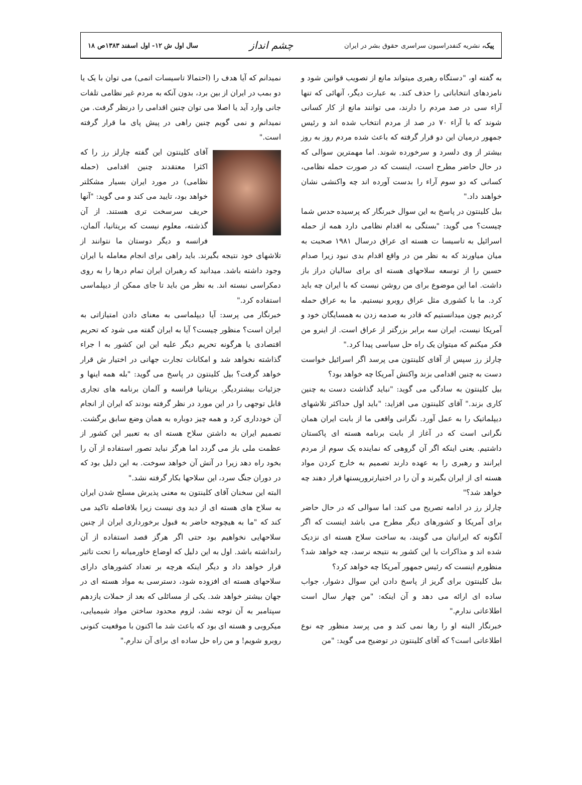پیک، نشریه کنفدراسیون سراسری حقوق بشر در ایران
چشم انداز
سال اول ش ۱۲- اول اسفند ۱۳۸۳ص ۱۸
به گفته او، "دستگاه رهبری میتواند مانع از تصویب قوانین شود و نامزدهای انتخاباتی را حذف کند. به عبارت دیگر، آنهائی که تنها آراء سی در صد مردم را دارند، می توانند مانع از کار کسانی شوند که با آراء ۷۰ در صد از مردم انتخاب شده اند و رئیس جمهور درمیان این دو قرار گرفته که باعث شده مردم روز به روز بیشتر از وی دلسرد و سرخورده شوند. اما مهمترین سوالی که در حال حاضر مطرح است، اینست که در صورت حمله نظامی، کسانی که دو سوم آراء را بدست آورده اند چه واکنشی نشان خواهند داد."
بیل کلینتون در پاسخ به این سوال خبرنگار که پرسیده حدس شما چیست؟ می گوید: "بستگی به اقدام نظامی دارد همه از حمله اسرائیل به تاسیسا ت هسته ای عراق درسال ۱۹۸۱ صحبت به میان میاورند که به نظر من در واقع اقدام بدی نبود زیرا صدام حسین را از توسعه سلاحهای هسته ای برای سالیان دراز باز داشت. اما این موضوع برای من روشن نیست که با ایران چه باید کرد. ما با کشوری مثل عراق روبرو نیستیم. ما به عراق حمله کردیم چون میدانستیم که قادر به صدمه زدن به همسایگان خود و آمریکا نیست، ایران سه برابر بزرگتر از عراق است. از اینرو من فکر میکنم که میتوان یک راه حل سیاسی پیدا کرد."
چارلز رز سپس از آقای کلینتون می پرسد اگر اسرائیل خواست دست به چنین اقدامی بزند واکنش آمریکا چه خواهد بود؟
بیل کلینتون به سادگی می گوید: "نباید گذاشت دست به چنین کاری بزند." آقای کلینتون می افزاید: "باید اول حداکثر تلاشهای دیپلماتیک را به عمل آورد. نگرانی واقعی ما از بابت ایران همان نگرانی است که در آغاز از بابت برنامه هسته ای پاکستان داشتیم. یعنی اینکه اگر آن گروهی که نماینده یک سوم از مردم ایرانند و رهبری را به عهده دارند تصمیم به خارج کردن مواد هسته ای از ایران بگیرند و آن را در اختیارتروریستها قرار دهند چه خواهد شد؟"
چارلز رز در ادامه تصریح می کند: اما سوالی که در حال حاضر برای آمریکا و کشورهای دیگر مطرح می باشد اینست که اگر آنگونه که ایرانیان می گویند، به ساخت سلاح هسته ای نزدیک شده اند و مذاکرات با این کشور به نتیجه نرسد، چه خواهد شد؟ منظورم اینست که رئیس جمهور آمریکا چه خواهد کرد؟
بیل کلینتون برای گریز از پاسخ دادن این سوال دشوار، جواب ساده ای ارائه می دهد و آن اینکه: "من چهار سال است اطلاعاتی ندارم."
خبرنگار البته او را رها نمی کند و می پرسد منظور چه نوع اطلاعاتی است؟ که آقای کلینتون در توضیح می گوید: "من
نمیدانم که آیا هدف را (احتمالا تاسیسات اتمی) می توان با یک یا دو بمب در ایران از بین برد، بدون آنکه به مردم غیر نظامی تلفات جانی وارد آید یا اصلا می توان چنین اقدامی را درنظر گرفت. من نمیدانم و نمی گویم چنین راهی در پیش پای ما قرار گرفته است."
آقای کلینتون این گفته چارلز رز را که اکثرا معتقدند چنین اقدامی (حمله نظامی) در مورد ایران بسیار مشکلتر خواهد بود، تایید می کند و می گوید: "آنها حریف سرسخت تری هستند. از آن گذشته، معلوم نیست که بریتانیا، آلمان، فرانسه و دیگر دوستان ما نتوانند از تلاشهای خود نتیجه بگیرند. باید راهی برای انجام معامله با ایران وجود داشته باشد. میدانید که رهبران ایران تمام درها را به روی دمکراسی نبسته اند. به نظر من باید تا جای ممکن از دیپلماسی استفاده کرد."
خبرنگار می پرسد: آیا دیپلماسی به معنای دادن امتیازاتی به ایران است؟ منظور چیست؟ آیا به ایران گفته می شود که تحریم اقتصادی یا هرگونه تحریم دیگر علیه این این کشور به ا جراء گذاشته نخواهد شد و امکانات تجارت جهانی در اختیار ش قرار خواهد گرفت؟ بیل کلینتون در پاسخ می گوید: "بله همه اینها و جزئیات بیشتردیگر. بریتانیا فرانسه و آلمان برنامه های تجاری قابل توجهی را در این مورد در نظر گرفته بودند که ایران از انجام آن خودداری کرد و همه چیز دوباره به همان وضع سابق برگشت. تصمیم ایران به داشتن سلاح هسته ای به تعبیر این کشور از عظمت ملی باز می گردد اما هرگز نباید تصور استفاده از آن را بخود راه دهد زیرا در آتش آن خواهد سوخت. به این دلیل بود که در دوران جنگ سرد، این سلاحها بکار گرفته نشد."
البته این سخنان آقای کلینتون به معنی پذیرش مسلح شدن ایران به سلاح های هسته ای از دید وی نیست زیرا بلافاصله تاکید می کند که "ما به هیچوجه حاضر به قبول برخورداری ایران از چنین سلاحهایی نخواهیم بود حتی اگر هرگز قصد استفاده از آن رانداشته باشد. اول به این دلیل که اوضاع خاورمیانه را تحت تاثیر قرار خواهد داد و دیگر اینکه هرچه بر تعداد کشورهای دارای سلاحهای هسته ای افزوده شود، دسترسی به مواد هسته ای در جهان بیشتر خواهد شد. یکی از مسائلی که بعد از حملات یازدهم سپتامبر به آن توجه نشد، لزوم محدود ساختن مواد شیمیایی، میکروبی و هسته ای بود که باعث شد ما اکنون با موقعیت کنونی روبرو شویم! و من راه حل ساده ای برای آن ندارم."